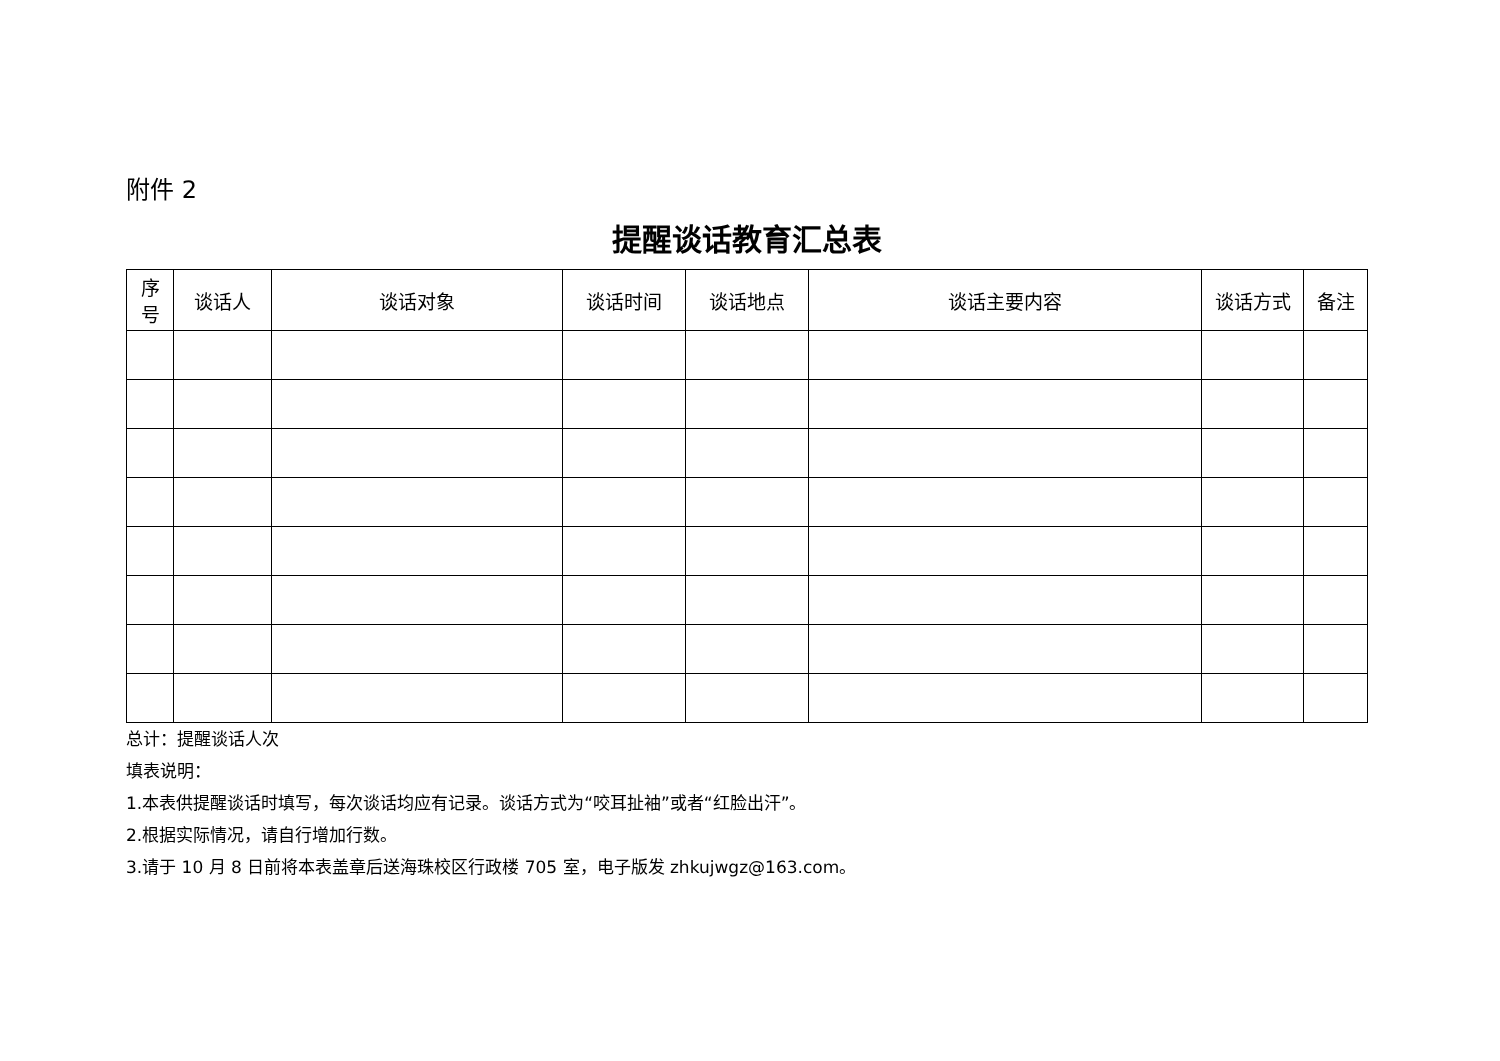附件 2
提醒谈话教育汇总表
| 序 号 | 谈话人 | 谈话对象 | 谈话时间 | 谈话地点 | 谈话主要内容 | 谈话方式 | 备注 |
| --- | --- | --- | --- | --- | --- | --- | --- |
总计：提醒谈话人次
填表说明：
1.本表供提醒谈话时填写，每次谈话均应有记录。谈话方式为“咬耳扯袖”或者“红脸出汗”。
2.根据实际情况，请自行增加行数。
3.请于 10 月 8 日前将本表盖章后送海珠校区行政楼 705 室，电子版发 zhkujwgz@163.com。